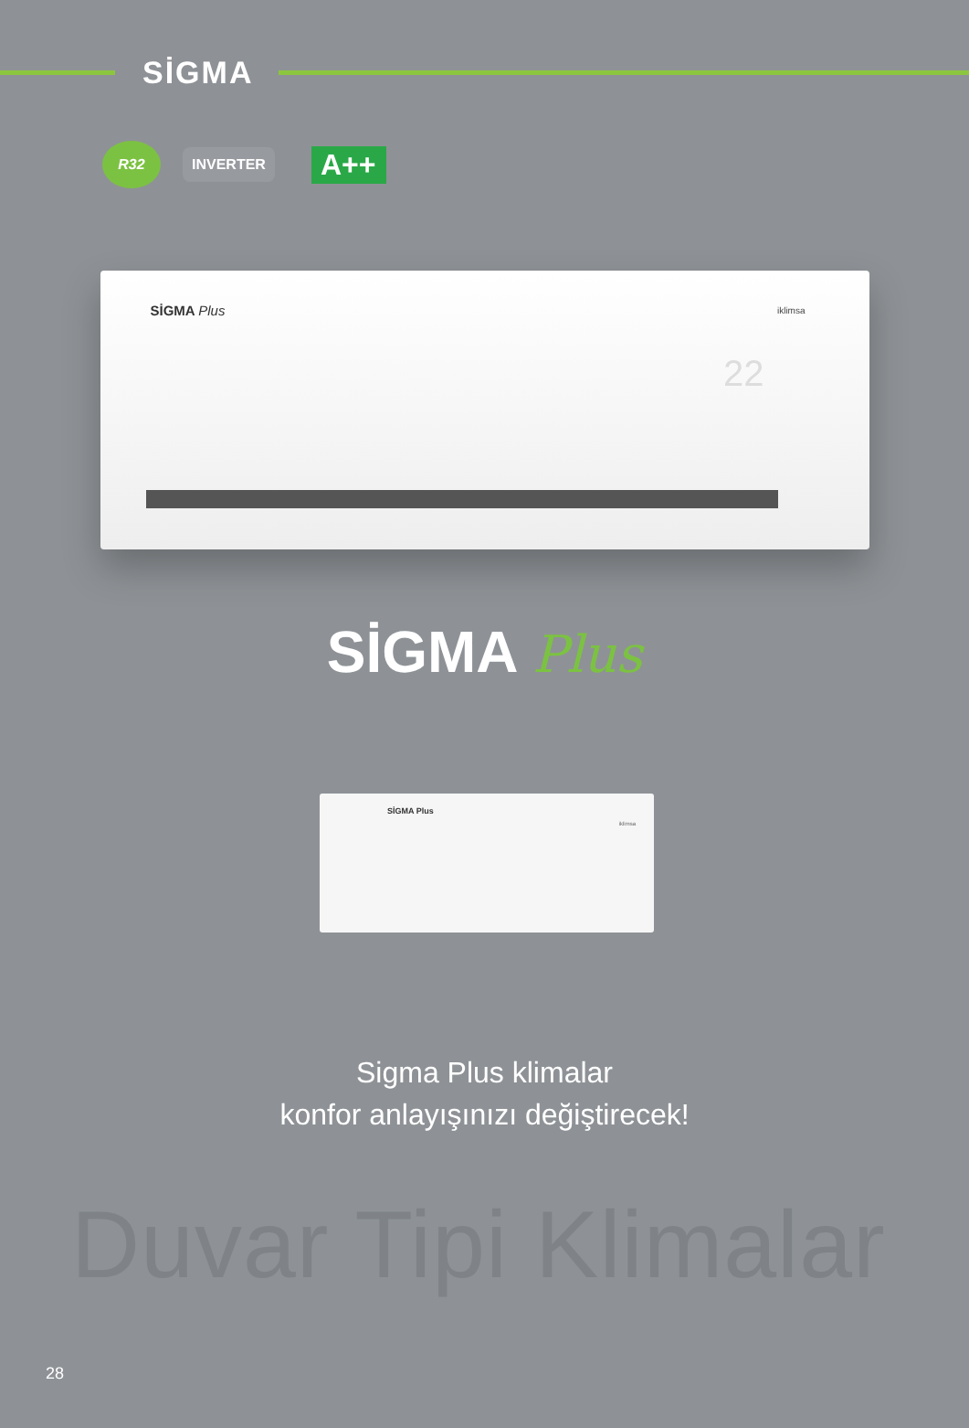SİGMA
R32
INVERTER
A++
SİGMA Plus iklimsa
22
SİGMA Plus
SİGMA Plus
iklimsa
Sigma Plus klimalar
konfor anlayışınızı değiştirecek!
Duvar Tipi Klimalar
28